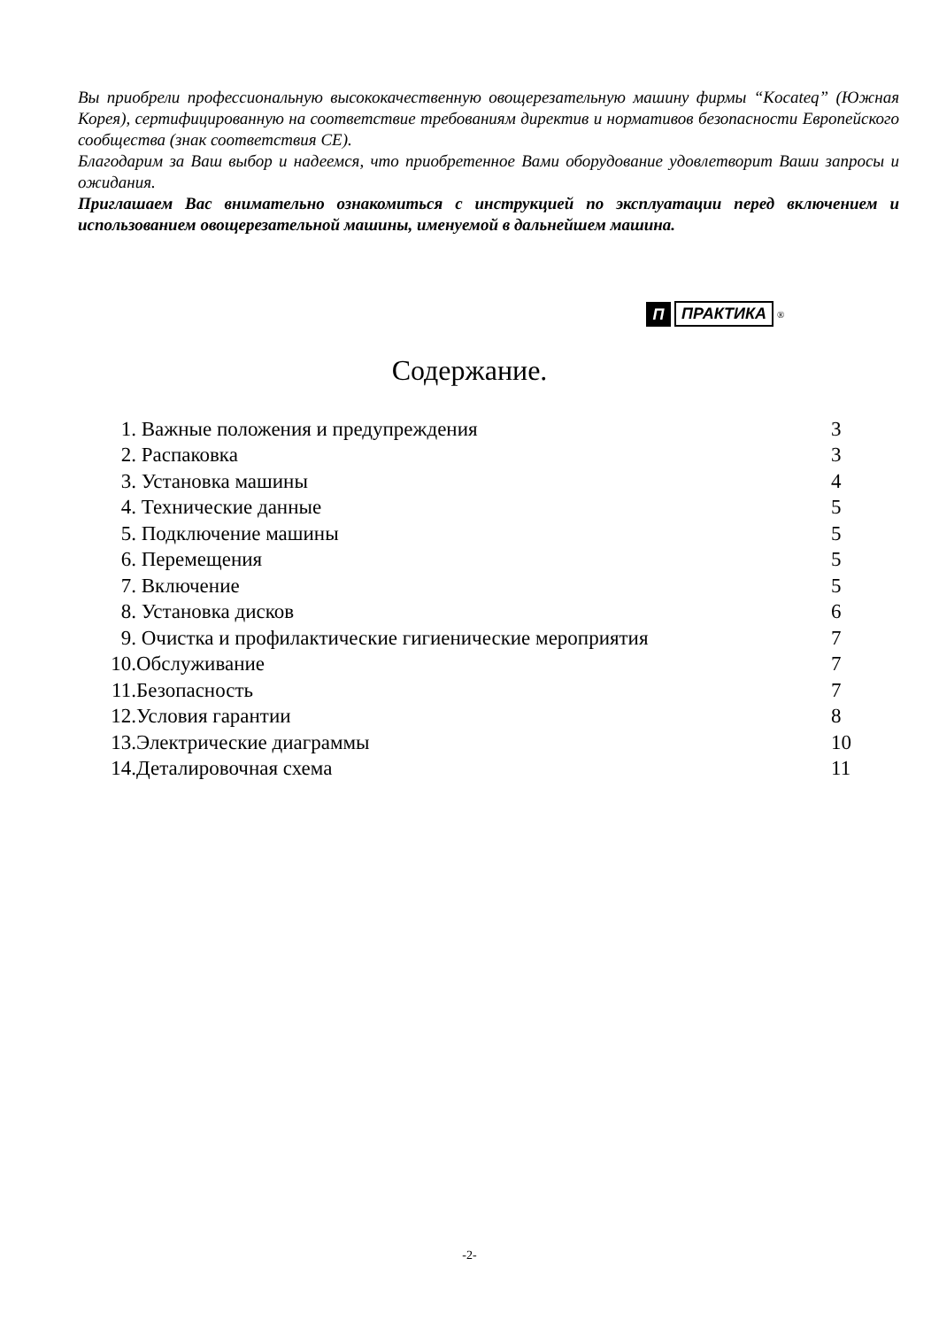Вы приобрели профессиональную высококачественную овощерезательную машину фирмы “Kocateq” (Южная Корея), сертифицированную на соответствие требованиям директив и нормативов безопасности Европейского сообщества (знак соответствия CE).
Благодарим за Ваш выбор и надеемся, что приобретенное Вами оборудование удовлетворит Ваши запросы и ожидания.
Приглашаем Вас внимательно ознакомиться с инструкцией по эксплуатации перед включением и использованием овощерезательной машины, именуемой в дальнейшем машина.
П ПРАКТИКА<sup>®</sup>
Содержание.
| 1. | Важные положения и предупреждения | 3 |
| 2. | Распаковка | 3 |
| 3. | Установка машины | 4 |
| 4. | Технические данные | 5 |
| 5. | Подключение машины | 5 |
| 6. | Перемещения | 5 |
| 7. | Включение | 5 |
| 8. | Установка дисков | 6 |
| 9. | Очистка и профилактические гигиенические мероприятия | 7 |
| 10. | Обслуживание | 7 |
| 11. | Безопасность | 7 |
| 12. | Условия гарантии | 8 |
| 13. | Электрические диаграммы | 10 |
| 14. | Деталировочная схема | 11 |
-2-